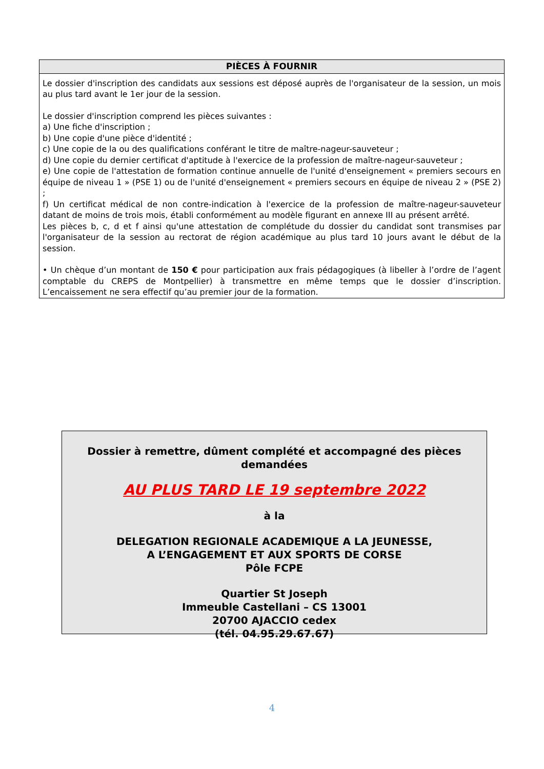PIÈCES À FOURNIR
Le dossier d'inscription des candidats aux sessions est déposé auprès de l'organisateur de la session, un mois au plus tard avant le 1er jour de la session.
Le dossier d'inscription comprend les pièces suivantes :
a) Une fiche d'inscription ;
b) Une copie d'une pièce d'identité ;
c) Une copie de la ou des qualifications conférant le titre de maître-nageur-sauveteur ;
d) Une copie du dernier certificat d'aptitude à l'exercice de la profession de maître-nageur-sauveteur ;
e) Une copie de l'attestation de formation continue annuelle de l'unité d'enseignement « premiers secours en équipe de niveau 1 » (PSE 1) ou de l'unité d'enseignement « premiers secours en équipe de niveau 2 » (PSE 2) ;
f) Un certificat médical de non contre-indication à l'exercice de la profession de maître-nageur-sauveteur datant de moins de trois mois, établi conformément au modèle figurant en annexe III au présent arrêté.
Les pièces b, c, d et f ainsi qu'une attestation de complétude du dossier du candidat sont transmises par l'organisateur de la session au rectorat de région académique au plus tard 10 jours avant le début de la session.
• Un chèque d’un montant de 150 € pour participation aux frais pédagogiques (à libeller à l’ordre de l’agent comptable du CREPS de Montpellier) à transmettre en même temps que le dossier d’inscription. L’encaissement ne sera effectif qu’au premier jour de la formation.
Dossier à remettre, dûment complété et accompagné des pièces demandées
AU PLUS TARD LE 19 septembre 2022
à la
DELEGATION REGIONALE ACADEMIQUE A LA JEUNESSE,
A L’ENGAGEMENT ET AUX SPORTS DE CORSE
Pôle FCPE
Quartier St Joseph
Immeuble Castellani – CS 13001
20700 AJACCIO cedex
(tél. 04.95.29.67.67)
4